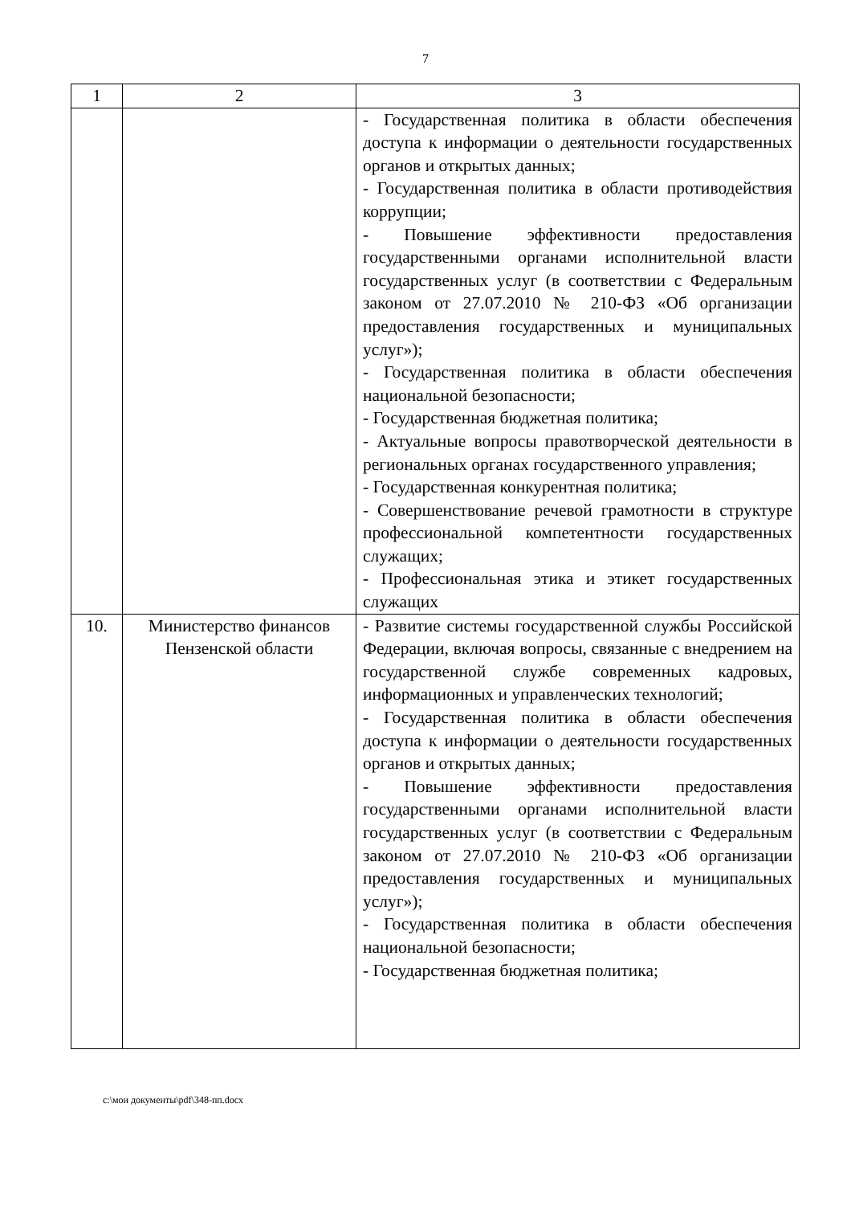7
| 1 | 2 | 3 |
| --- | --- | --- |
| | | - Государственная политика в области обеспечения доступа к информации о деятельности государственных органов и открытых данных; - Государственная политика в области противодействия коррупции; - Повышение эффективности предоставления государственными органами исполнительной власти государственных услуг (в соответствии с Федеральным законом от 27.07.2010 № 210-ФЗ «Об организации предоставления государственных и муниципальных услуг»); - Государственная политика в области обеспечения национальной безопасности; - Государственная бюджетная политика; - Актуальные вопросы правотворческой деятельности в региональных органах государственного управления; - Государственная конкурентная политика; - Совершенствование речевой грамотности в структуре профессиональной компетентности государственных служащих; - Профессиональная этика и этикет государственных служащих |
| 10. | Министерство финансов Пензенской области | - Развитие системы государственной службы Российской Федерации, включая вопросы, связанные с внедрением на государственной службе современных кадровых, информационных и управленческих технологий; - Государственная политика в области обеспечения доступа к информации о деятельности государственных органов и открытых данных; - Повышение эффективности предоставления государственными органами исполнительной власти государственных услуг (в соответствии с Федеральным законом от 27.07.2010 № 210-ФЗ «Об организации предоставления государственных и муниципальных услуг»); - Государственная политика в области обеспечения национальной безопасности; - Государственная бюджетная политика; |
c:\мои документы\pdf\348-пп.docx